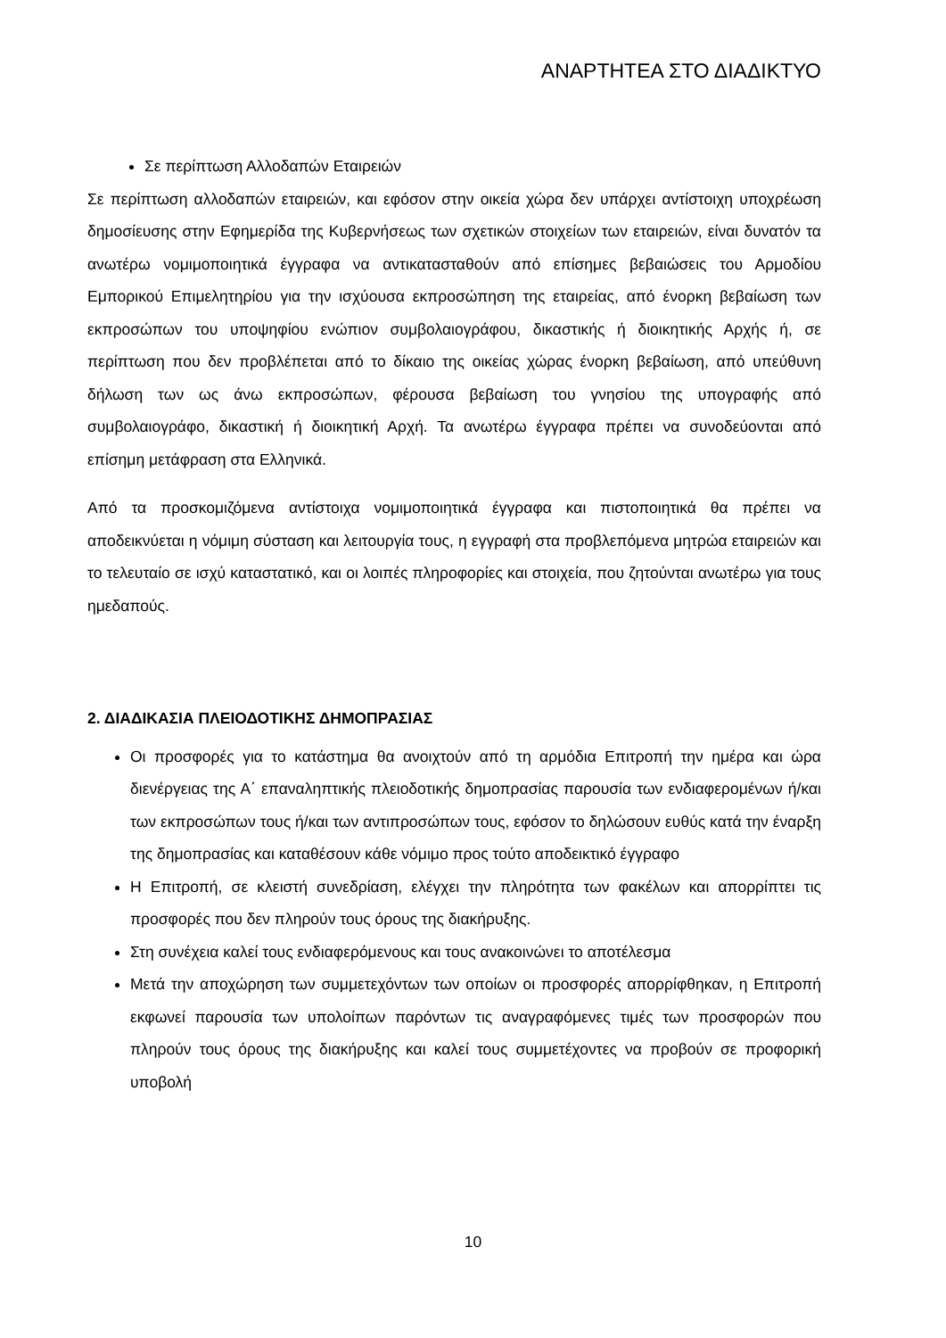ΑΝΑΡΤΗΤΕΑ ΣΤΟ ΔΙΑΔΙΚΤΥΟ
Σε περίπτωση Αλλοδαπών Εταιρειών
Σε περίπτωση αλλοδαπών εταιρειών, και εφόσον στην οικεία χώρα δεν υπάρχει αντίστοιχη υποχρέωση δημοσίευσης στην Εφημερίδα της Κυβερνήσεως των σχετικών στοιχείων των εταιρειών, είναι δυνατόν τα ανωτέρω νομιμοποιητικά έγγραφα να αντικατασταθούν από επίσημες βεβαιώσεις του Αρμοδίου Εμπορικού Επιμελητηρίου για την ισχύουσα εκπροσώπηση της εταιρείας, από ένορκη βεβαίωση των εκπροσώπων του υποψηφίου ενώπιον συμβολαιογράφου, δικαστικής ή διοικητικής Αρχής ή, σε περίπτωση που δεν προβλέπεται από το δίκαιο της οικείας χώρας ένορκη βεβαίωση, από υπεύθυνη δήλωση των ως άνω εκπροσώπων, φέρουσα βεβαίωση του γνησίου της υπογραφής από συμβολαιογράφο, δικαστική ή διοικητική Αρχή. Τα ανωτέρω έγγραφα πρέπει να συνοδεύονται από επίσημη μετάφραση στα Ελληνικά.
Από τα προσκομιζόμενα αντίστοιχα νομιμοποιητικά έγγραφα και πιστοποιητικά θα πρέπει να αποδεικνύεται η νόμιμη σύσταση και λειτουργία τους, η εγγραφή στα προβλεπόμενα μητρώα εταιρειών και το τελευταίο σε ισχύ καταστατικό, και οι λοιπές πληροφορίες και στοιχεία, που ζητούνται ανωτέρω για τους ημεδαπούς.
2. ΔΙΑΔΙΚΑΣΙΑ ΠΛΕΙΟΔΟΤΙΚΗΣ ΔΗΜΟΠΡΑΣΙΑΣ
Οι προσφορές για το κατάστημα θα ανοιχτούν από τη αρμόδια Επιτροπή την ημέρα και ώρα διενέργειας της Α΄ επαναληπτικής πλειοδοτικής δημοπρασίας παρουσία των ενδιαφερομένων ή/και των εκπροσώπων τους ή/και των αντιπροσώπων τους, εφόσον το δηλώσουν ευθύς κατά την έναρξη της δημοπρασίας και καταθέσουν κάθε νόμιμο προς τούτο αποδεικτικό έγγραφο
Η Επιτροπή, σε κλειστή συνεδρίαση, ελέγχει την πληρότητα των φακέλων και απορρίπτει τις προσφορές που δεν πληρούν τους όρους της διακήρυξης.
Στη συνέχεια καλεί τους ενδιαφερόμενους και τους ανακοινώνει το αποτέλεσμα
Μετά την αποχώρηση των συμμετεχόντων των οποίων οι προσφορές απορρίφθηκαν, η Επιτροπή εκφωνεί παρουσία των υπολοίπων παρόντων τις αναγραφόμενες τιμές των προσφορών που πληρούν τους όρους της διακήρυξης και καλεί τους συμμετέχοντες να προβούν σε προφορική υποβολή
10